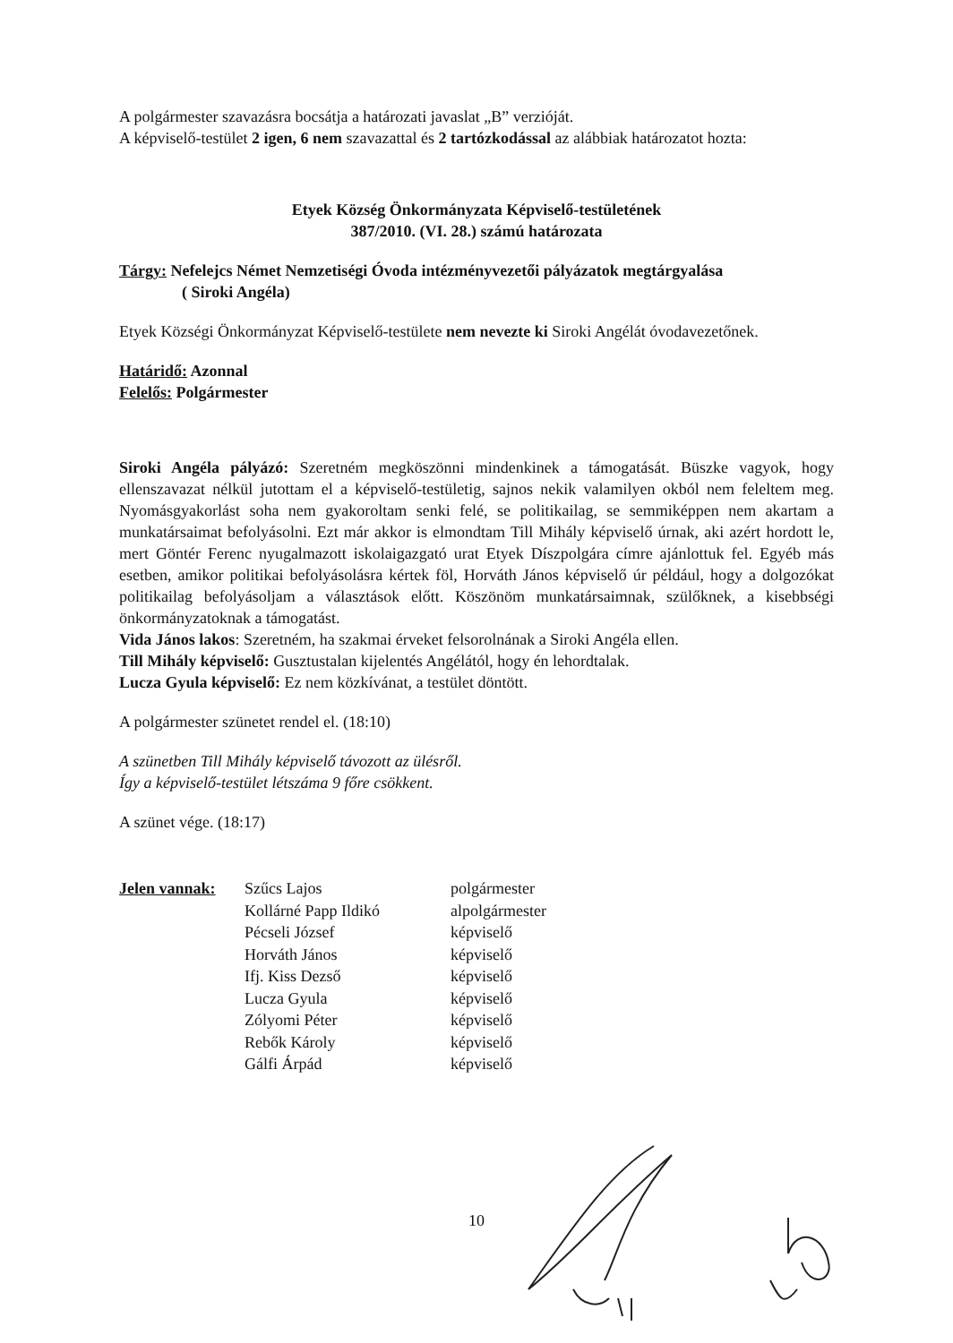A polgármester szavazásra bocsátja a határozati javaslat „B” verzióját.
A képviselő-testület 2 igen, 6 nem szavazattal és 2 tartózkodással az alábbiak határozatot hozta:
Etyek Község Önkormányzata Képviselő-testületének
387/2010. (VI. 28.) számú határozata
Tárgy: Nefelejcs Német Nemzetiségi Óvoda intézményvezetői pályázatok megtárgyalása
( Siroki Angéla)
Etyek Községi Önkormányzat Képviselő-testülete nem nevezte ki Siroki Angélát óvodavezetőnek.
Határidő: Azonnal
Felelős: Polgármester
Siroki Angéla pályázó: Szeretném megköszönni mindenkinek a támogatását. Büszke vagyok, hogy ellenszavazat nélkül jutottam el a képviselő-testületig, sajnos nekik valamilyen okból nem feleltem meg. Nyomásgyakorlást soha nem gyakoroltam senki felé, se politikailag, se semmiképpen nem akartam a munkatársaimat befolyásolni. Ezt már akkor is elmondtam Till Mihály képviselő úrnak, aki azért hordott le, mert Göntér Ferenc nyugalmazott iskolaigazgató urat Etyek Díszpolgára címre ajánlottuk fel. Egyéb más esetben, amikor politikai befolyásolásra kértek föl, Horváth János képviselő úr például, hogy a dolgozókat politikailag befolyásoljam a választások előtt. Köszönöm munkatársaimnak, szülőknek, a kisebbségi önkormányzatoknak a támogatást.
Vida János lakos: Szeretném, ha szakmai érveket felsorolnának a Siroki Angéla ellen.
Till Mihály képviselő: Gusztustalan kijelentés Angélától, hogy én lehordtalak.
Lucza Gyula képviselő: Ez nem közkívánat, a testület döntött.
A polgármester szünetet rendel el. (18:10)
A szünetben Till Mihály képviselő távozott az ülésről.
Így a képviselő-testület létszáma 9 főre csökkent.
A szünet vége. (18:17)
| Jelen vannak: | Szűcs Lajos | polgármester |
| | Kollárné Papp Ildikó | alpolgármester |
| | Pécseli József | képviselő |
| | Horváth János | képviselő |
| | Ifj. Kiss Dezső | képviselő |
| | Lucza Gyula | képviselő |
| | Zólyomi Péter | képviselő |
| | Rebők Károly | képviselő |
| | Gálfi Árpád | képviselő |
10